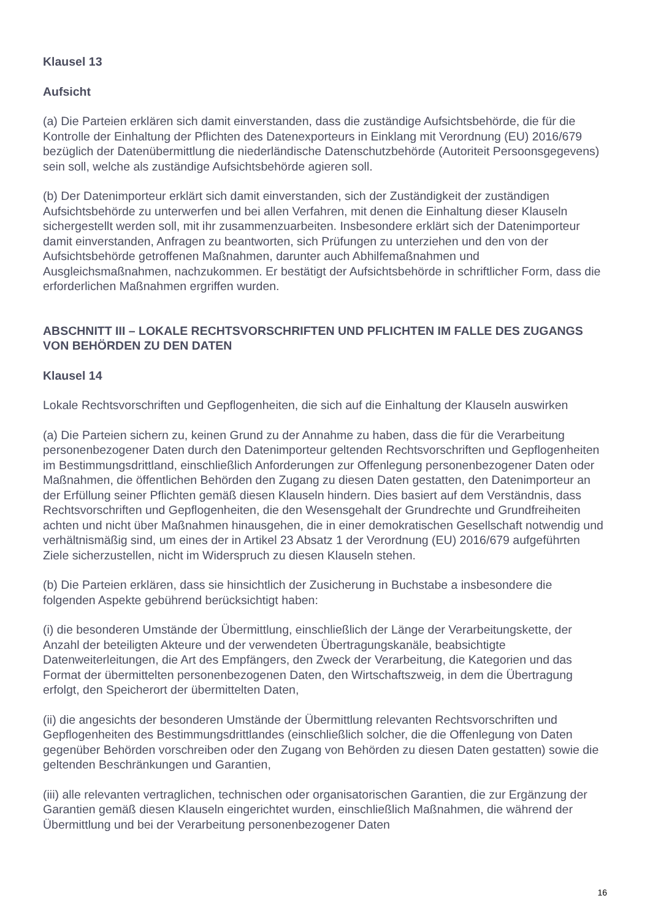Klausel 13
Aufsicht
(a) Die Parteien erklären sich damit einverstanden, dass die zuständige Aufsichtsbehörde, die für die Kontrolle der Einhaltung der Pflichten des Datenexporteurs in Einklang mit Verordnung (EU) 2016/679 bezüglich der Datenübermittlung die niederländische Datenschutzbehörde (Autoriteit Persoonsgegevens) sein soll, welche als zuständige Aufsichtsbehörde agieren soll.
(b) Der Datenimporteur erklärt sich damit einverstanden, sich der Zuständigkeit der zuständigen Aufsichtsbehörde zu unterwerfen und bei allen Verfahren, mit denen die Einhaltung dieser Klauseln sichergestellt werden soll, mit ihr zusammenzuarbeiten. Insbesondere erklärt sich der Datenimporteur damit einverstanden, Anfragen zu beantworten, sich Prüfungen zu unterziehen und den von der Aufsichtsbehörde getroffenen Maßnahmen, darunter auch Abhilfemaßnahmen und Ausgleichsmaßnahmen, nachzukommen. Er bestätigt der Aufsichtsbehörde in schriftlicher Form, dass die erforderlichen Maßnahmen ergriffen wurden.
ABSCHNITT III – LOKALE RECHTSVORSCHRIFTEN UND PFLICHTEN IM FALLE DES ZUGANGS VON BEHÖRDEN ZU DEN DATEN
Klausel 14
Lokale Rechtsvorschriften und Gepflogenheiten, die sich auf die Einhaltung der Klauseln auswirken
(a) Die Parteien sichern zu, keinen Grund zu der Annahme zu haben, dass die für die Verarbeitung personenbezogener Daten durch den Datenimporteur geltenden Rechtsvorschriften und Gepflogenheiten im Bestimmungsdrittland, einschließlich Anforderungen zur Offenlegung personenbezogener Daten oder Maßnahmen, die öffentlichen Behörden den Zugang zu diesen Daten gestatten, den Datenimporteur an der Erfüllung seiner Pflichten gemäß diesen Klauseln hindern. Dies basiert auf dem Verständnis, dass Rechtsvorschriften und Gepflogenheiten, die den Wesensgehalt der Grundrechte und Grundfreiheiten achten und nicht über Maßnahmen hinausgehen, die in einer demokratischen Gesellschaft notwendig und verhältnismäßig sind, um eines der in Artikel 23 Absatz 1 der Verordnung (EU) 2016/679 aufgeführten Ziele sicherzustellen, nicht im Widerspruch zu diesen Klauseln stehen.
(b) Die Parteien erklären, dass sie hinsichtlich der Zusicherung in Buchstabe a insbesondere die folgenden Aspekte gebührend berücksichtigt haben:
(i) die besonderen Umstände der Übermittlung, einschließlich der Länge der Verarbeitungskette, der Anzahl der beteiligten Akteure und der verwendeten Übertragungskanäle, beabsichtigte Datenweiterleitungen, die Art des Empfängers, den Zweck der Verarbeitung, die Kategorien und das Format der übermittelten personenbezogenen Daten, den Wirtschaftszweig, in dem die Übertragung erfolgt, den Speicherort der übermittelten Daten,
(ii) die angesichts der besonderen Umstände der Übermittlung relevanten Rechtsvorschriften und Gepflogenheiten des Bestimmungsdrittlandes (einschließlich solcher, die die Offenlegung von Daten gegenüber Behörden vorschreiben oder den Zugang von Behörden zu diesen Daten gestatten) sowie die geltenden Beschränkungen und Garantien,
(iii) alle relevanten vertraglichen, technischen oder organisatorischen Garantien, die zur Ergänzung der Garantien gemäß diesen Klauseln eingerichtet wurden, einschließlich Maßnahmen, die während der Übermittlung und bei der Verarbeitung personenbezogener Daten
16